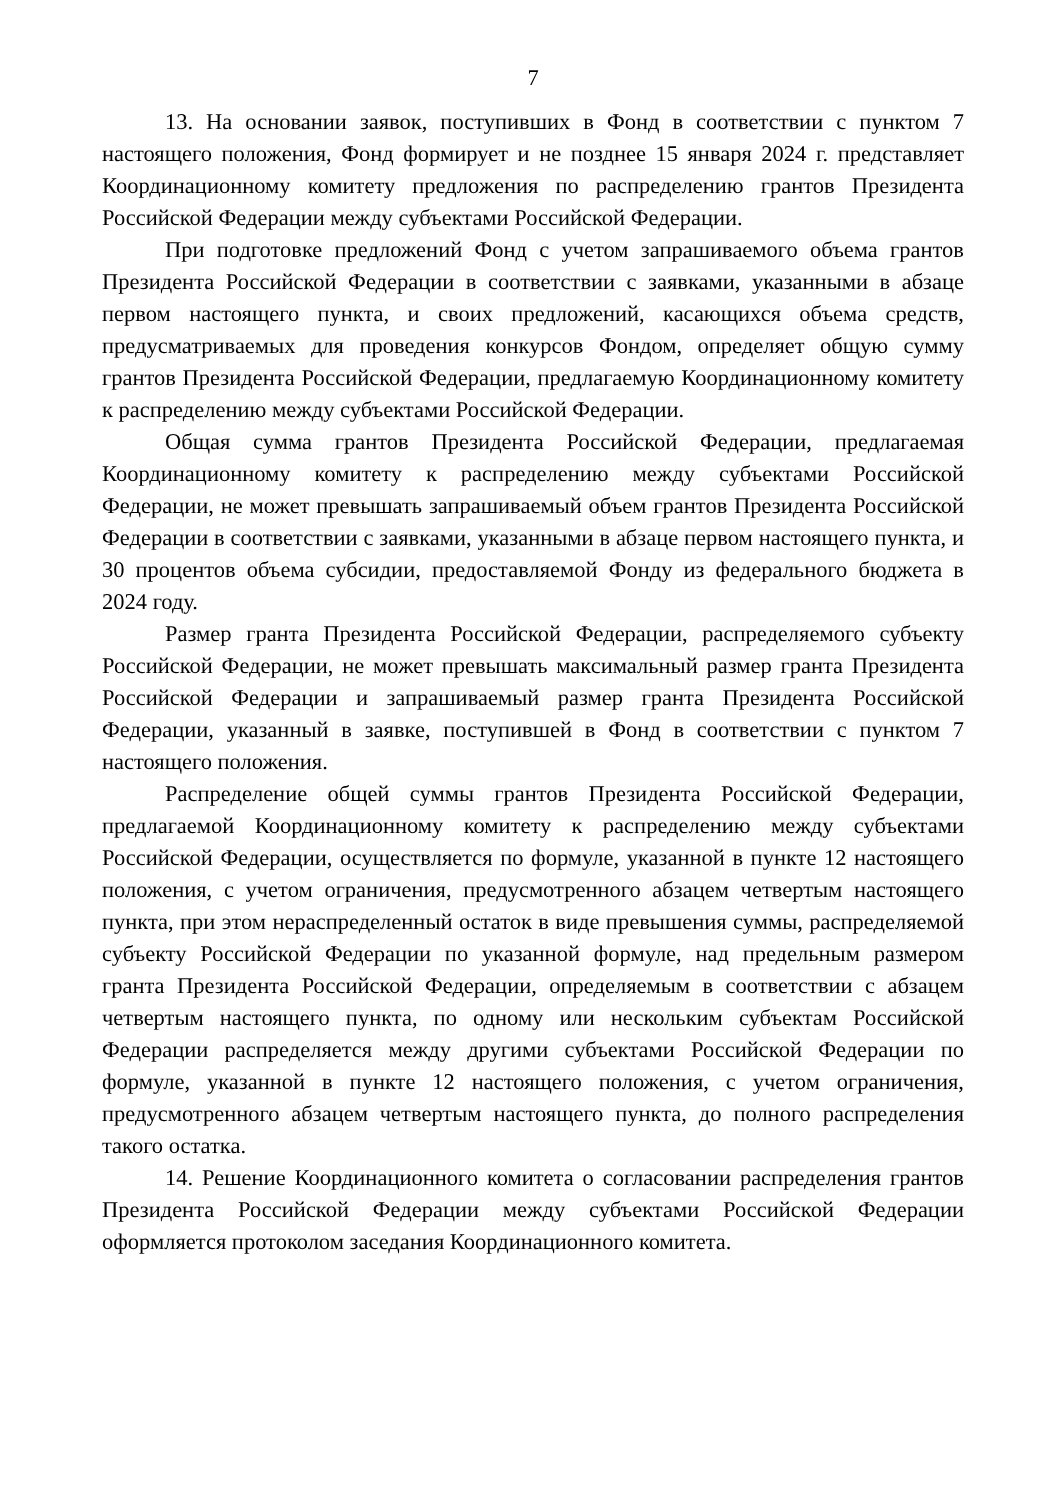7
13. На основании заявок, поступивших в Фонд в соответствии с пунктом 7 настоящего положения, Фонд формирует и не позднее 15 января 2024 г. представляет Координационному комитету предложения по распределению грантов Президента Российской Федерации между субъектами Российской Федерации.
При подготовке предложений Фонд с учетом запрашиваемого объема грантов Президента Российской Федерации в соответствии с заявками, указанными в абзаце первом настоящего пункта, и своих предложений, касающихся объема средств, предусматриваемых для проведения конкурсов Фондом, определяет общую сумму грантов Президента Российской Федерации, предлагаемую Координационному комитету к распределению между субъектами Российской Федерации.
Общая сумма грантов Президента Российской Федерации, предлагаемая Координационному комитету к распределению между субъектами Российской Федерации, не может превышать запрашиваемый объем грантов Президента Российской Федерации в соответствии с заявками, указанными в абзаце первом настоящего пункта, и 30 процентов объема субсидии, предоставляемой Фонду из федерального бюджета в 2024 году.
Размер гранта Президента Российской Федерации, распределяемого субъекту Российской Федерации, не может превышать максимальный размер гранта Президента Российской Федерации и запрашиваемый размер гранта Президента Российской Федерации, указанный в заявке, поступившей в Фонд в соответствии с пунктом 7 настоящего положения.
Распределение общей суммы грантов Президента Российской Федерации, предлагаемой Координационному комитету к распределению между субъектами Российской Федерации, осуществляется по формуле, указанной в пункте 12 настоящего положения, с учетом ограничения, предусмотренного абзацем четвертым настоящего пункта, при этом нераспределенный остаток в виде превышения суммы, распределяемой субъекту Российской Федерации по указанной формуле, над предельным размером гранта Президента Российской Федерации, определяемым в соответствии с абзацем четвертым настоящего пункта, по одному или нескольким субъектам Российской Федерации распределяется между другими субъектами Российской Федерации по формуле, указанной в пункте 12 настоящего положения, с учетом ограничения, предусмотренного абзацем четвертым настоящего пункта, до полного распределения такого остатка.
14. Решение Координационного комитета о согласовании распределения грантов Президента Российской Федерации между субъектами Российской Федерации оформляется протоколом заседания Координационного комитета.